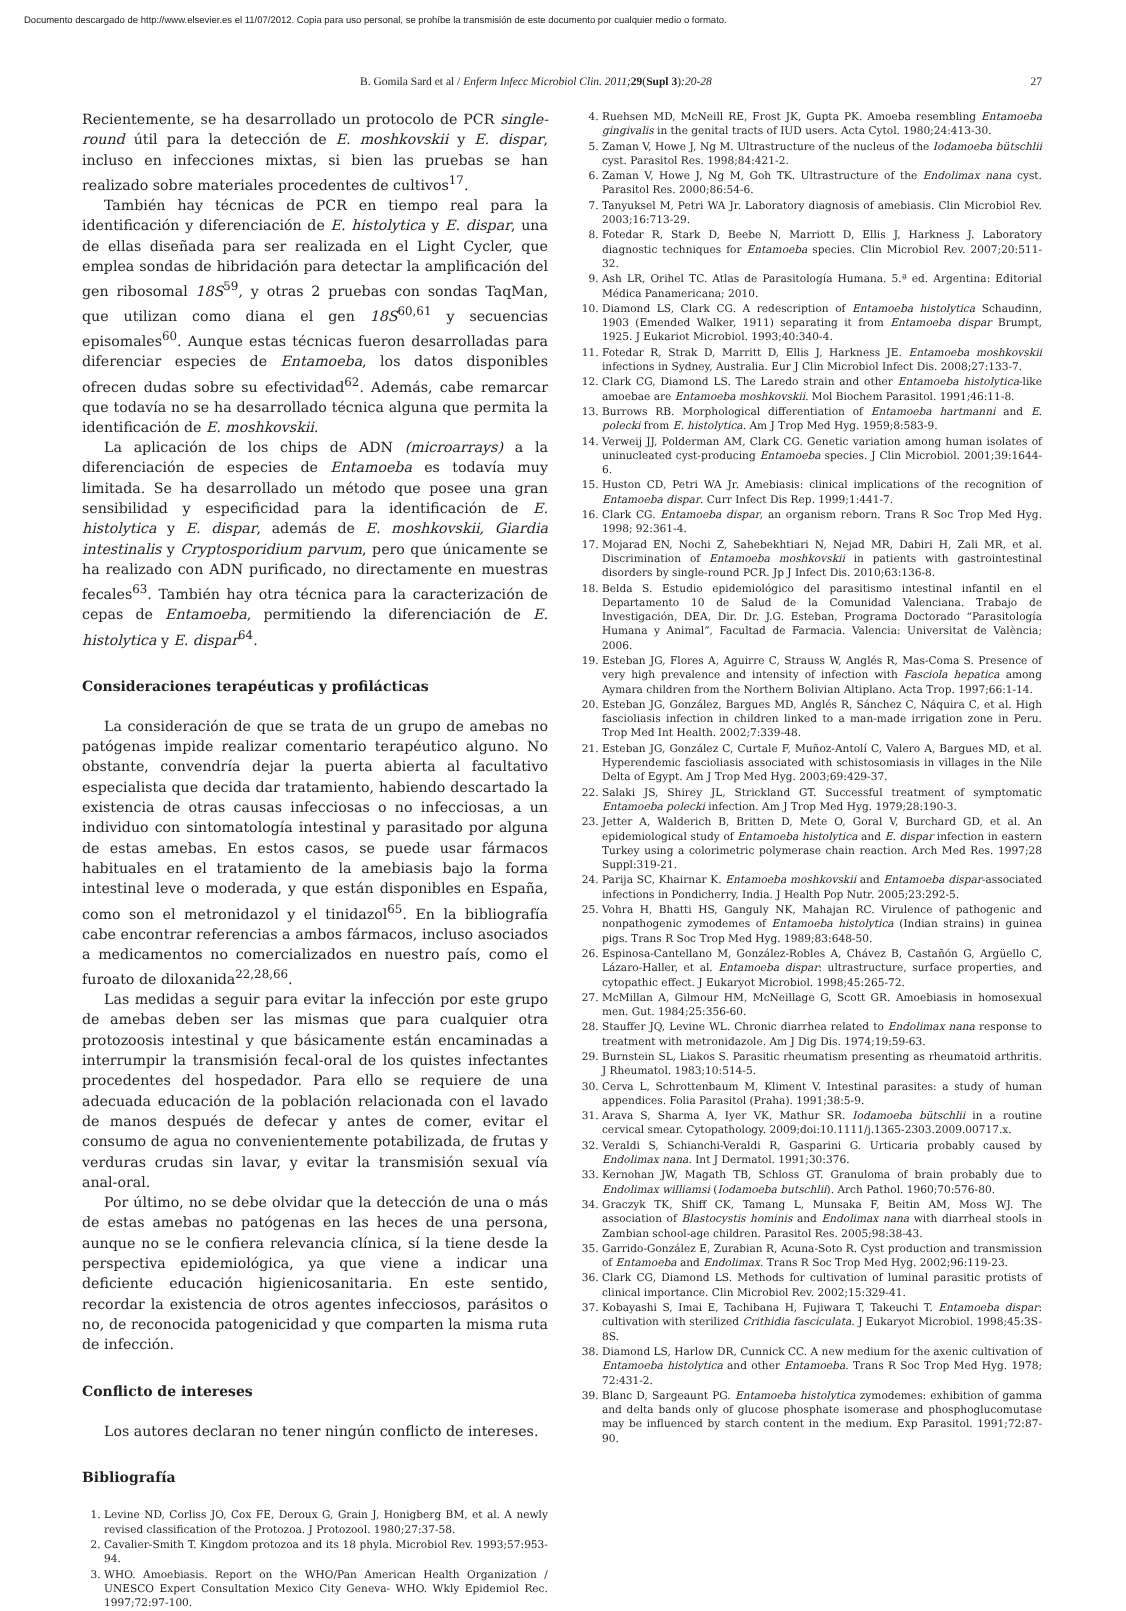Documento descargado de http://www.elsevier.es el 11/07/2012. Copia para uso personal, se prohíbe la transmisión de este documento por cualquier medio o formato.
B. Gomila Sard et al / Enferm Infecc Microbiol Clin. 2011; 29(Supl 3):20-28 27
Recientemente, se ha desarrollado un protocolo de PCR single-round útil para la detección de E. moshkovskii y E. dispar, incluso en infecciones mixtas, si bien las pruebas se han realizado sobre materiales procedentes de cultivos<sup>17</sup>.
También hay técnicas de PCR en tiempo real para la identificación y diferenciación de E. histolytica y E. dispar, una de ellas diseñada para ser realizada en el Light Cycler, que emplea sondas de hibridación para detectar la amplificación del gen ribosomal 18S<sup>59</sup>, y otras 2 pruebas con sondas TaqMan, que utilizan como diana el gen 18S<sup>60,61</sup> y secuencias episomales<sup>60</sup>. Aunque estas técnicas fueron desarrolladas para diferenciar especies de Entamoeba, los datos disponibles ofrecen dudas sobre su efectividad<sup>62</sup>. Además, cabe remarcar que todavía no se ha desarrollado técnica alguna que permita la identificación de E. moshkovskii.
La aplicación de los chips de ADN (microarrays) a la diferenciación de especies de Entamoeba es todavía muy limitada. Se ha desarrollado un método que posee una gran sensibilidad y especificidad para la identificación de E. histolytica y E. dispar, además de E. moshkovskii, Giardia intestinalis y Cryptosporidium parvum, pero que únicamente se ha realizado con ADN purificado, no directamente en muestras fecales<sup>63</sup>. También hay otra técnica para la caracterización de cepas de Entamoeba, permitiendo la diferenciación de E. histolytica y E. dispar<sup>64</sup>.
Consideraciones terapéuticas y profilácticas
La consideración de que se trata de un grupo de amebas no patógenas impide realizar comentario terapéutico alguno. No obstante, convendría dejar la puerta abierta al facultativo especialista que decida dar tratamiento, habiendo descartado la existencia de otras causas infecciosas o no infecciosas, a un individuo con sintomatología intestinal y parasitado por alguna de estas amebas. En estos casos, se puede usar fármacos habituales en el tratamiento de la amebiasis bajo la forma intestinal leve o moderada, y que están disponibles en España, como son el metronidazol y el tinidazol<sup>65</sup>. En la bibliografía cabe encontrar referencias a ambos fármacos, incluso asociados a medicamentos no comercializados en nuestro país, como el furoato de diloxanida<sup>22,28,66</sup>.
Las medidas a seguir para evitar la infección por este grupo de amebas deben ser las mismas que para cualquier otra protozoosis intestinal y que básicamente están encaminadas a interrumpir la transmisión fecal-oral de los quistes infectantes procedentes del hospedador. Para ello se requiere de una adecuada educación de la población relacionada con el lavado de manos después de defecar y antes de comer, evitar el consumo de agua no convenientemente potabilizada, de frutas y verduras crudas sin lavar, y evitar la transmisión sexual vía anal-oral.
Por último, no se debe olvidar que la detección de una o más de estas amebas no patógenas en las heces de una persona, aunque no se le confiera relevancia clínica, sí la tiene desde la perspectiva epidemiológica, ya que viene a indicar una deficiente educación higienicosanitaria. En este sentido, recordar la existencia de otros agentes infecciosos, parásitos o no, de reconocida patogenicidad y que comparten la misma ruta de infección.
Conflicto de intereses
Los autores declaran no tener ningún conflicto de intereses.
Bibliografía
1. Levine ND, Corliss JO, Cox FE, Deroux G, Grain J, Honigberg BM, et al. A newly revised classification of the Protozoa. J Protozool. 1980;27:37-58.
2. Cavalier-Smith T. Kingdom protozoa and its 18 phyla. Microbiol Rev. 1993;57:953-94.
3. WHO. Amoebiasis. Report on the WHO/Pan American Health Organization / UNESCO Expert Consultation Mexico City Geneva- WHO. Wkly Epidemiol Rec. 1997;72:97-100.
4. Ruehsen MD, McNeill RE, Frost JK, Gupta PK. Amoeba resembling Entamoeba gingivalis in the genital tracts of IUD users. Acta Cytol. 1980;24:413-30.
5. Zaman V, Howe J, Ng M. Ultrastructure of the nucleus of the Iodamoeba bütschlii cyst. Parasitol Res. 1998;84:421-2.
6. Zaman V, Howe J, Ng M, Goh TK. Ultrastructure of the Endolimax nana cyst. Parasitol Res. 2000;86:54-6.
7. Tanyuksel M, Petri WA Jr. Laboratory diagnosis of amebiasis. Clin Microbiol Rev. 2003;16:713-29.
8. Fotedar R, Stark D, Beebe N, Marriott D, Ellis J, Harkness J. Laboratory diagnostic techniques for Entamoeba species. Clin Microbiol Rev. 2007;20:511-32.
9. Ash LR, Orihel TC. Atlas de Parasitología Humana. 5.ª ed. Argentina: Editorial Médica Panamericana; 2010.
10. Diamond LS, Clark CG. A redescription of Entamoeba histolytica Schaudinn, 1903 (Emended Walker, 1911) separating it from Entamoeba dispar Brumpt, 1925. J Eukariot Microbiol. 1993;40:340-4.
11. Fotedar R, Strak D, Marritt D, Ellis J, Harkness JE. Entamoeba moshkovskii infections in Sydney, Australia. Eur J Clin Microbiol Infect Dis. 2008;27:133-7.
12. Clark CG, Diamond LS. The Laredo strain and other Entamoeba histolytica-like amoebae are Entamoeba moshkovskii. Mol Biochem Parasitol. 1991;46:11-8.
13. Burrows RB. Morphological differentiation of Entamoeba hartmanni and E. polecki from E. histolytica. Am J Trop Med Hyg. 1959;8:583-9.
14. Verweij JJ, Polderman AM, Clark CG. Genetic variation among human isolates of uninucleated cyst-producing Entamoeba species. J Clin Microbiol. 2001;39:1644-6.
15. Huston CD, Petri WA Jr. Amebiasis: clinical implications of the recognition of Entamoeba dispar. Curr Infect Dis Rep. 1999;1:441-7.
16. Clark CG. Entamoeba dispar, an organism reborn. Trans R Soc Trop Med Hyg. 1998; 92:361-4.
17. Mojarad EN, Nochi Z, Sahebekhtiari N, Nejad MR, Dabiri H, Zali MR, et al. Discrimination of Entamoeba moshkovskii in patients with gastrointestinal disorders by single-round PCR. Jp J Infect Dis. 2010;63:136-8.
18. Belda S. Estudio epidemiológico del parasitismo intestinal infantil en el Departamento 10 de Salud de la Comunidad Valenciana. Trabajo de Investigación, DEA, Dir. Dr. J.G. Esteban, Programa Doctorado “Parasitología Humana y Animal”, Facultad de Farmacia. Valencia: Universitat de València; 2006.
19. Esteban JG, Flores A, Aguirre C, Strauss W, Anglés R, Mas-Coma S. Presence of very high prevalence and intensity of infection with Fasciola hepatica among Aymara children from the Northern Bolivian Altiplano. Acta Trop. 1997;66:1-14.
20. Esteban JG, González, Bargues MD, Anglés R, Sánchez C, Náquira C, et al. High fascioliasis infection in children linked to a man-made irrigation zone in Peru. Trop Med Int Health. 2002;7:339-48.
21. Esteban JG, González C, Curtale F, Muñoz-Antolí C, Valero A, Bargues MD, et al. Hyperendemic fascioliasis associated with schistosomiasis in villages in the Nile Delta of Egypt. Am J Trop Med Hyg. 2003;69:429-37.
22. Salaki JS, Shirey JL, Strickland GT. Successful treatment of symptomatic Entamoeba polecki infection. Am J Trop Med Hyg. 1979;28:190-3.
23. Jetter A, Walderich B, Britten D, Mete O, Goral V, Burchard GD, et al. An epidemiological study of Entamoeba histolytica and E. dispar infection in eastern Turkey using a colorimetric polymerase chain reaction. Arch Med Res. 1997;28 Suppl:319-21.
24. Parija SC, Khairnar K. Entamoeba moshkovskii and Entamoeba dispar-associated infections in Pondicherry, India. J Health Pop Nutr. 2005;23:292-5.
25. Vohra H, Bhatti HS, Ganguly NK, Mahajan RC. Virulence of pathogenic and nonpathogenic zymodemes of Entamoeba histolytica (Indian strains) in guinea pigs. Trans R Soc Trop Med Hyg. 1989;83:648-50.
26. Espinosa-Cantellano M, González-Robles A, Chávez B, Castañón G, Argüello C, Lázaro-Haller, et al. Entamoeba dispar: ultrastructure, surface properties, and cytopathic effect. J Eukaryot Microbiol. 1998;45:265-72.
27. McMillan A, Gilmour HM, McNeillage G, Scott GR. Amoebiasis in homosexual men. Gut. 1984;25:356-60.
28. Stauffer JQ, Levine WL. Chronic diarrhea related to Endolimax nana response to treatment with metronidazole. Am J Dig Dis. 1974;19:59-63.
29. Burnstein SL, Liakos S. Parasitic rheumatism presenting as rheumatoid arthritis. J Rheumatol. 1983;10:514-5.
30. Cerva L, Schrottenbaum M, Kliment V. Intestinal parasites: a study of human appendices. Folia Parasitol (Praha). 1991;38:5-9.
31. Arava S, Sharma A, Iyer VK, Mathur SR. Iodamoeba bütschlii in a routine cervical smear. Cytopathology. 2009;doi:10.1111/j.1365-2303.2009.00717.x.
32. Veraldi S, Schianchi-Veraldi R, Gasparini G. Urticaria probably caused by Endolimax nana. Int J Dermatol. 1991;30:376.
33. Kernohan JW, Magath TB, Schloss GT. Granuloma of brain probably due to Endolimax williamsi (Iodamoeba butschlii). Arch Pathol. 1960;70:576-80.
34. Graczyk TK, Shiff CK, Tamang L, Munsaka F, Beitin AM, Moss WJ. The association of Blastocystis hominis and Endolimax nana with diarrheal stools in Zambian school-age children. Parasitol Res. 2005;98:38-43.
35. Garrido-González E, Zurabian R, Acuna-Soto R. Cyst production and transmission of Entamoeba and Endolimax. Trans R Soc Trop Med Hyg. 2002;96:119-23.
36. Clark CG, Diamond LS. Methods for cultivation of luminal parasitic protists of clinical importance. Clin Microbiol Rev. 2002;15:329-41.
37. Kobayashi S, Imai E, Tachibana H, Fujiwara T, Takeuchi T. Entamoeba dispar: cultivation with sterilized Crithidia fasciculata. J Eukaryot Microbiol. 1998;45:3S-8S.
38. Diamond LS, Harlow DR, Cunnick CC. A new medium for the axenic cultivation of Entamoeba histolytica and other Entamoeba. Trans R Soc Trop Med Hyg. 1978; 72:431-2.
39. Blanc D, Sargeaunt PG. Entamoeba histolytica zymodemes: exhibition of gamma and delta bands only of glucose phosphate isomerase and phosphoglucomutase may be influenced by starch content in the medium. Exp Parasitol. 1991;72:87-90.